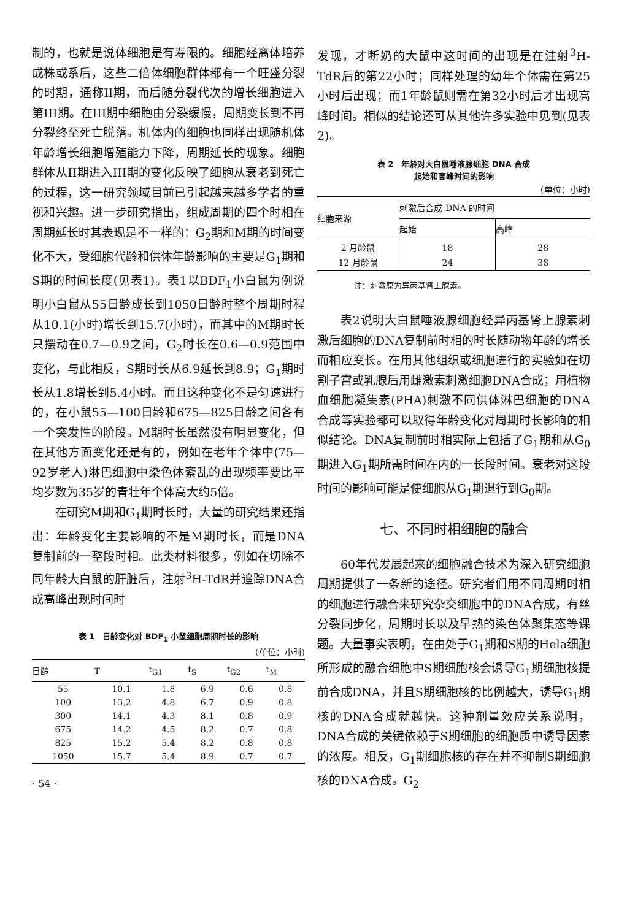制的，也就是说体细胞是有寿限的。细胞经离体培养成株或系后，这些二倍体细胞群体都有一个旺盛分裂的时期，通称II期，而后随分裂代次的增长细胞进入第III期。在III期中细胞由分裂缓慢，周期变长到不再分裂终至死亡脱落。机体内的细胞也同样出现随机体年龄增长细胞增殖能力下降，周期延长的现象。细胞群体从II期进入III期的变化反映了细胞从衰老到死亡的过程，这一研究领域目前已引起越来越多学者的重视和兴趣。进一步研究指出，组成周期的四个时相在周期延长时其表现是不一样的：G<sub>2</sub>期和M期的时间变化不大，受细胞代龄和供体年龄影响的主要是G<sub>1</sub>期和S期的时间长度(见表1)。表1以BDF<sub>1</sub>小白鼠为例说明小白鼠从55日龄成长到1050日龄时整个周期时程从10.1(小时)增长到15.7(小时)，而其中的M期时长只摆动在0.7—0.9之间，G<sub>2</sub>时长在0.6—0.9范围中变化，与此相反，S期时长从6.9延长到8.9；G<sub>1</sub>期时长从1.8增长到5.4小时。而且这种变化不是匀速进行的，在小鼠55—100日龄和675—825日龄之间各有一个突发性的阶段。M期时长虽然没有明显变化，但在其他方面变化还是有的，例如在老年个体中(75—92岁老人)淋巴细胞中染色体紊乱的出现频率要比平均岁数为35岁的青壮年个体高大约5倍。
在研究M期和G<sub>1</sub>期时长时，大量的研究结果还指出：年龄变化主要影响的不是M期时长，而是DNA复制前的一整段时相。此类材料很多，例如在切除不同年龄大白鼠的肝脏后，注射<sup>3</sup>H-TdR并追踪DNA合成高峰出现时间时
表 1　日龄变化对 BDF<sub>1</sub> 小鼠细胞周期时长的影响
(单位：小时)
| 日龄 | T | t<sub>G1</sub> | t<sub>S</sub> | t<sub>G2</sub> | t<sub>M</sub> |
| --- | --- | --- | --- | --- | --- |
| 55 | 10.1 | 1.8 | 6.9 | 0.6 | 0.8 |
| 100 | 13.2 | 4.8 | 6.7 | 0.9 | 0.8 |
| 300 | 14.1 | 4.3 | 8.1 | 0.8 | 0.9 |
| 675 | 14.2 | 4.5 | 8.2 | 0.7 | 0.8 |
| 825 | 15.2 | 5.4 | 8.2 | 0.8 | 0.8 |
| 1050 | 15.7 | 5.4 | 8.9 | 0.7 | 0.7 |
· 54 ·
发现，才断奶的大鼠中这时间的出现是在注射<sup>3</sup>H-TdR后的第22小时；同样处理的幼年个体需在第25小时后出现；而1年龄鼠则需在第32小时后才出现高峰时间。相似的结论还可从其他许多实验中见到(见表2)。
表 2　年龄对大白鼠唾液腺细胞 DNA 合成
起始和高峰时间的影响
(单位：小时)
| 细胞来源 | 刺激后合成 DNA 的时间 | |
| --- | --- | --- |
| | 起始 | 高峰 |
| 2 月龄鼠 | 18 | 28 |
| 12 月龄鼠 | 24 | 38 |
注：刺激原为异丙基肾上腺素。
表2说明大白鼠唾液腺细胞经异丙基肾上腺素刺激后细胞的DNA复制前时相的时长随动物年龄的增长而相应变长。在用其他组织或细胞进行的实验如在切割子宫或乳腺后用雌激素刺激细胞DNA合成；用植物血细胞凝集素(PHA)刺激不同供体淋巴细胞的DNA合成等实验都可以取得年龄变化对周期时长影响的相似结论。DNA复制前时相实际上包括了G<sub>1</sub>期和从G<sub>0</sub>期进入G<sub>1</sub>期所需时间在内的一长段时间。衰老对这段时间的影响可能是使细胞从G<sub>1</sub>期退行到G<sub>0</sub>期。
七、不同时相细胞的融合
60年代发展起来的细胞融合技术为深入研究细胞周期提供了一条新的途径。研究者们用不同周期时相的细胞进行融合来研究杂交细胞中的DNA合成，有丝分裂同步化，周期时长以及早熟的染色体聚集态等课题。大量事实表明，在由处于G<sub>1</sub>期和S期的Hela细胞所形成的融合细胞中S期细胞核会诱导G<sub>1</sub>期细胞核提前合成DNA，并且S期细胞核的比例越大，诱导G<sub>1</sub>期核的DNA合成就越快。这种剂量效应关系说明，DNA合成的关键依赖于S期细胞的细胞质中诱导因素的浓度。相反，G<sub>1</sub>期细胞核的存在并不抑制S期细胞核的DNA合成。G<sub>2</sub>